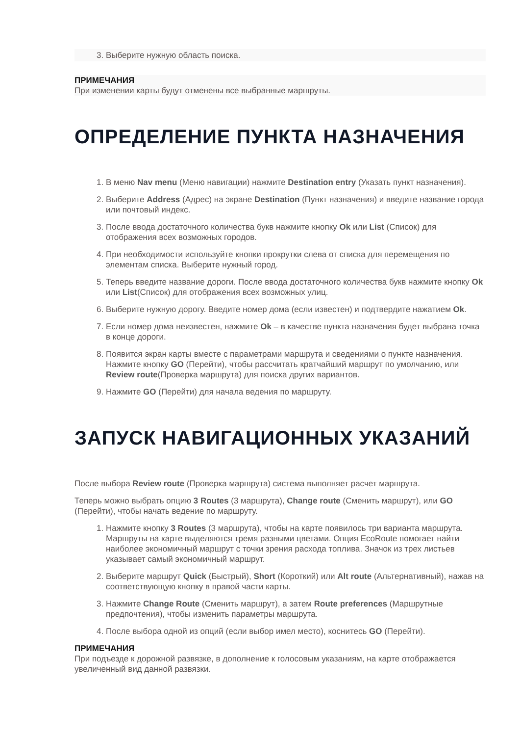3. Выберите нужную область поиска.
ПРИМЕЧАНИЯ
При изменении карты будут отменены все выбранные маршруты.
ОПРЕДЕЛЕНИЕ ПУНКТА НАЗНАЧЕНИЯ
1. В меню Nav menu (Меню навигации) нажмите Destination entry (Указать пункт назначения).
2. Выберите Address (Адрес) на экране Destination (Пункт назначения) и введите название города или почтовый индекс.
3. После ввода достаточного количества букв нажмите кнопку Ok или List (Список) для отображения всех возможных городов.
4. При необходимости используйте кнопки прокрутки слева от списка для перемещения по элементам списка. Выберите нужный город.
5. Теперь введите название дороги. После ввода достаточного количества букв нажмите кнопку Ok или List(Список) для отображения всех возможных улиц.
6. Выберите нужную дорогу. Введите номер дома (если известен) и подтвердите нажатием Ok.
7. Если номер дома неизвестен, нажмите Ok – в качестве пункта назначения будет выбрана точка в конце дороги.
8. Появится экран карты вместе с параметрами маршрута и сведениями о пункте назначения. Нажмите кнопку GO (Перейти), чтобы рассчитать кратчайший маршрут по умолчанию, или Review route(Проверка маршрута) для поиска других вариантов.
9. Нажмите GO (Перейти) для начала ведения по маршруту.
ЗАПУСК НАВИГАЦИОННЫХ УКАЗАНИЙ
После выбора Review route (Проверка маршрута) система выполняет расчет маршрута.
Теперь можно выбрать опцию 3 Routes (3 маршрута), Change route (Сменить маршрут), или GO (Перейти), чтобы начать ведение по маршруту.
1. Нажмите кнопку 3 Routes (3 маршрута), чтобы на карте появилось три варианта маршрута. Маршруты на карте выделяются тремя разными цветами. Опция EcoRoute помогает найти наиболее экономичный маршрут с точки зрения расхода топлива. Значок из трех листьев указывает самый экономичный маршрут.
2. Выберите маршрут Quick (Быстрый), Short (Короткий) или Alt route (Альтернативный), нажав на соответствующую кнопку в правой части карты.
3. Нажмите Change Route (Сменить маршрут), а затем Route preferences (Маршрутные предпочтения), чтобы изменить параметры маршрута.
4. После выбора одной из опций (если выбор имел место), коснитесь GO (Перейти).
ПРИМЕЧАНИЯ
При подъезде к дорожной развязке, в дополнение к голосовым указаниям, на карте отображается увеличенный вид данной развязки.